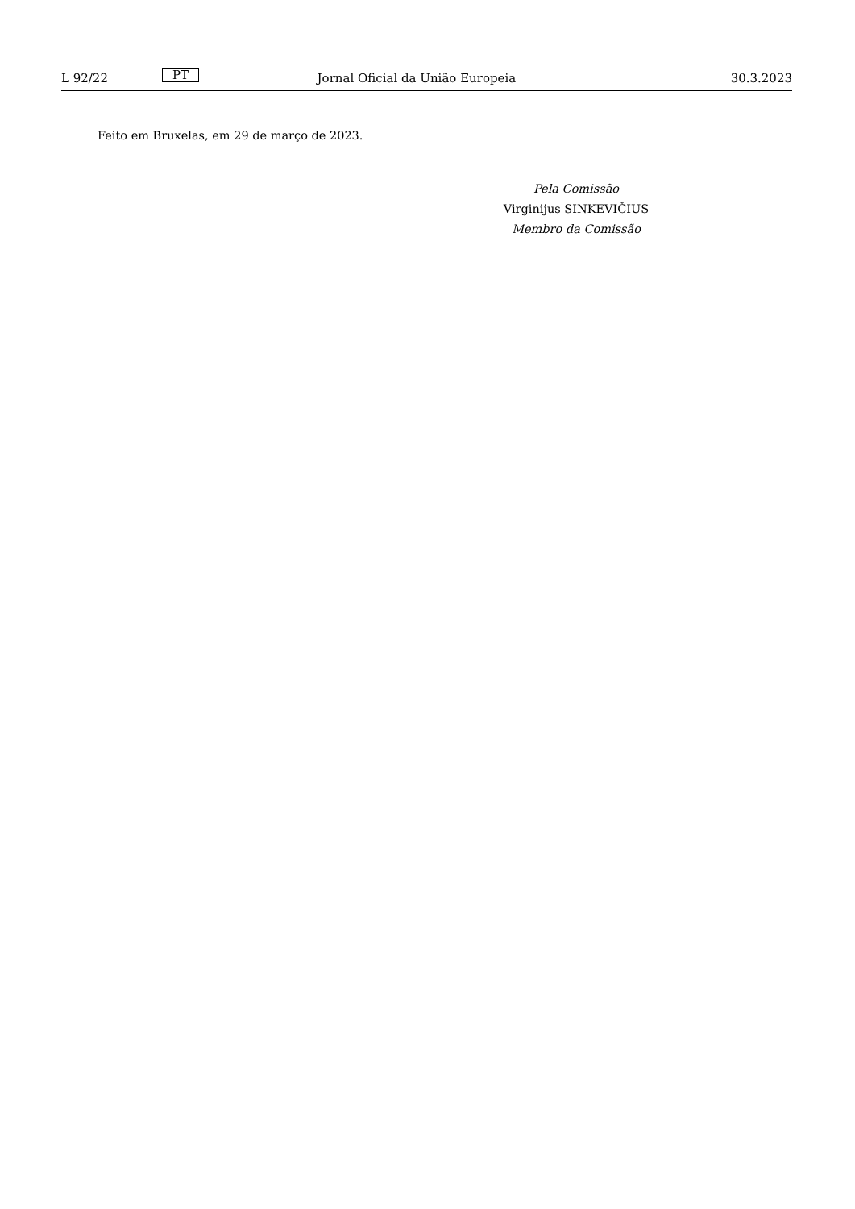L 92/22 PT Jornal Oficial da União Europeia 30.3.2023
Feito em Bruxelas, em 29 de março de 2023.
Pela Comissão
Virginijus SINKEVIČIUS
Membro da Comissão